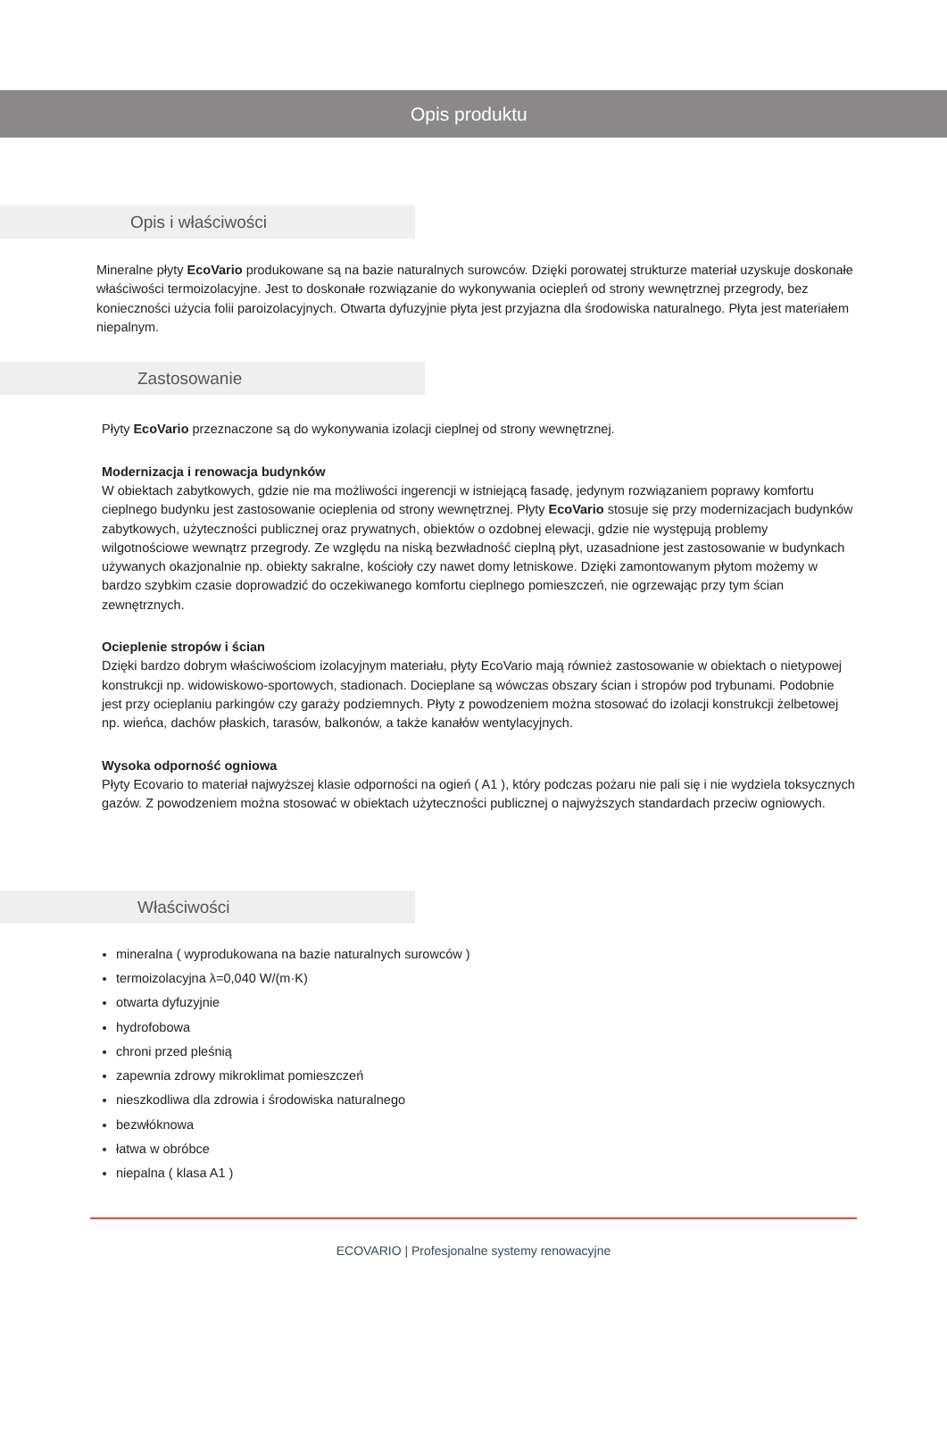Opis produktu
Opis i właściwości
Mineralne płyty EcoVario produkowane są na bazie naturalnych surowców. Dzięki porowatej strukturze materiał uzyskuje doskonałe właściwości termoizolacyjne. Jest to doskonałe rozwiązanie do wykonywania ociepleń od strony wewnętrznej przegrody, bez konieczności użycia folii paroizolacyjnych. Otwarta dyfuzyjnie płyta jest przyjazna dla środowiska naturalnego. Płyta jest materiałem niepalnym.
Zastosowanie
Płyty EcoVario przeznaczone są do wykonywania izolacji cieplnej od strony wewnętrznej.
Modernizacja i renowacja budynków
W obiektach zabytkowych, gdzie nie ma możliwości ingerencji w istniejącą fasadę, jedynym rozwiązaniem poprawy komfortu cieplnego budynku jest zastosowanie ocieplenia od strony wewnętrznej. Płyty EcoVario stosuje się przy modernizacjach budynków zabytkowych, użyteczności publicznej oraz prywatnych, obiektów o ozdobnej elewacji, gdzie nie występują problemy wilgotnościowe wewnątrz przegrody. Ze względu na niską bezwładność cieplną płyt, uzasadnione jest zastosowanie w budynkach używanych okazjonalnie np. obiekty sakralne, kościoły czy nawet domy letniskowe. Dzięki zamontowanym płytom możemy w bardzo szybkim czasie doprowadzić do oczekiwanego komfortu cieplnego pomieszczeń, nie ogrzewając przy tym ścian zewnętrznych.
Ocieplenie stropów i ścian
Dzięki bardzo dobrym właściwościom izolacyjnym materiału, płyty EcoVario mają również zastosowanie w obiektach o nietypowej konstrukcji np. widowiskowo-sportowych, stadionach. Docieplane są wówczas obszary ścian i stropów pod trybunami. Podobnie jest przy ocieplaniu parkingów czy garaży podziemnych. Płyty z powodzeniem można stosować do izolacji konstrukcji żelbetowej np. wieńca, dachów płaskich, tarasów, balkonów, a także kanałów wentylacyjnych.
Wysoka odporność ogniowa
Płyty Ecovario to materiał najwyższej klasie odporności na ogień ( A1 ), który podczas pożaru nie pali się i nie wydziela toksycznych gazów. Z powodzeniem można stosować w obiektach użyteczności publicznej o najwyższych standardach przeciw ogniowych.
Właściwości
mineralna ( wyprodukowana na bazie naturalnych surowców )
termoizolacyjna λ=0,040 W/(m·K)
otwarta dyfuzyjnie
hydrofobowa
chroni przed pleśnią
zapewnia zdrowy mikroklimat pomieszczeń
nieszkodliwa dla zdrowia i środowiska naturalnego
bezwłóknowa
łatwa w obróbce
niepalna ( klasa A1 )
ECOVARIO | Profesjonalne systemy renowacyjne